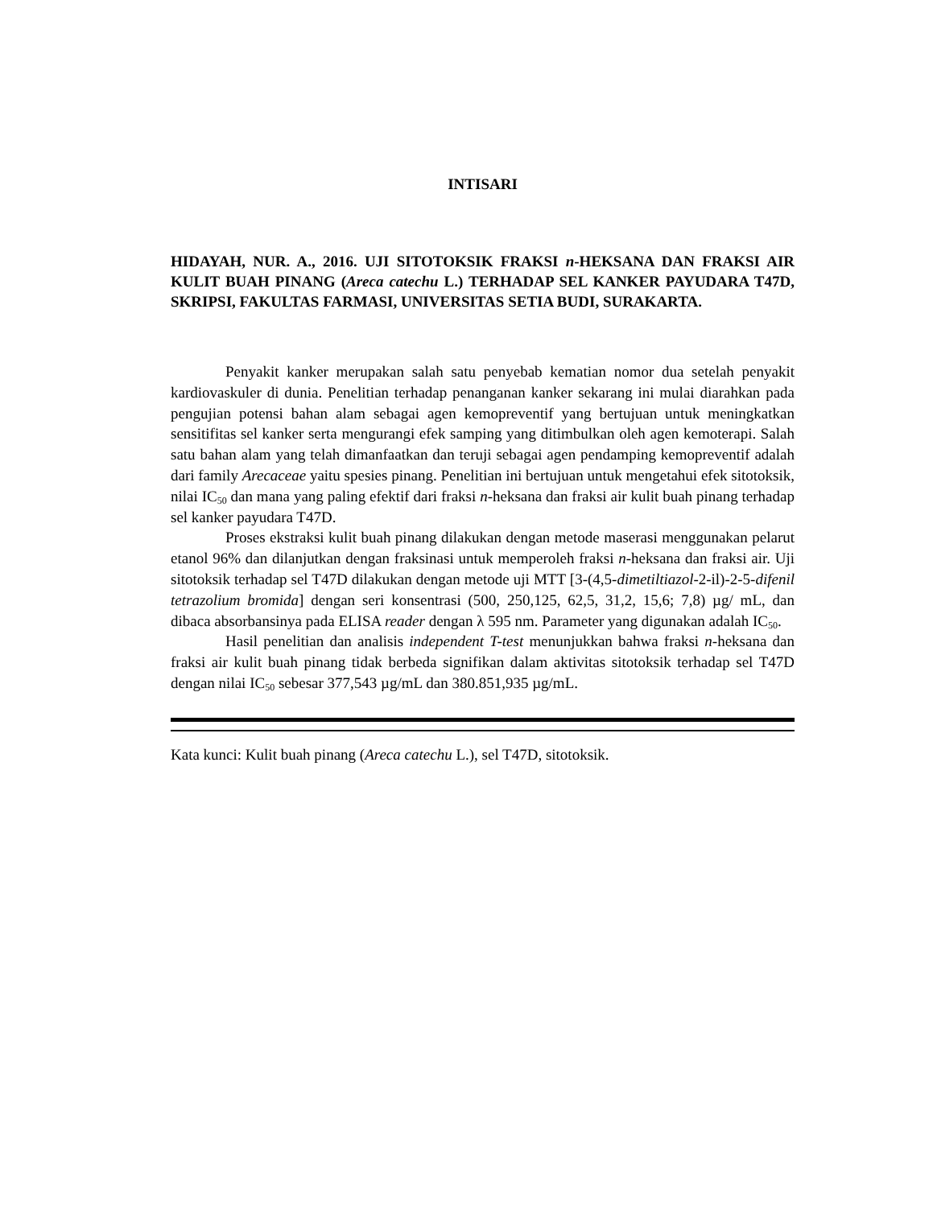INTISARI
HIDAYAH, NUR. A., 2016. UJI SITOTOKSIK FRAKSI n-HEKSANA DAN FRAKSI AIR KULIT BUAH PINANG (Areca catechu L.) TERHADAP SEL KANKER PAYUDARA T47D, SKRIPSI, FAKULTAS FARMASI, UNIVERSITAS SETIA BUDI, SURAKARTA.
Penyakit kanker merupakan salah satu penyebab kematian nomor dua setelah penyakit kardiovaskuler di dunia. Penelitian terhadap penanganan kanker sekarang ini mulai diarahkan pada pengujian potensi bahan alam sebagai agen kemopreventif yang bertujuan untuk meningkatkan sensitifitas sel kanker serta mengurangi efek samping yang ditimbulkan oleh agen kemoterapi. Salah satu bahan alam yang telah dimanfaatkan dan teruji sebagai agen pendamping kemopreventif adalah dari family Arecaceae yaitu spesies pinang. Penelitian ini bertujuan untuk mengetahui efek sitotoksik, nilai IC<sub>50</sub> dan mana yang paling efektif dari fraksi n-heksana dan fraksi air kulit buah pinang terhadap sel kanker payudara T47D.
Proses ekstraksi kulit buah pinang dilakukan dengan metode maserasi menggunakan pelarut etanol 96% dan dilanjutkan dengan fraksinasi untuk memperoleh fraksi n-heksana dan fraksi air. Uji sitotoksik terhadap sel T47D dilakukan dengan metode uji MTT [3-(4,5-dimetiltiazol-2-il)-2-5-difenil tetrazolium bromida] dengan seri konsentrasi (500, 250,125, 62,5, 31,2, 15,6; 7,8) µg/ mL, dan dibaca absorbansinya pada ELISA reader dengan λ 595 nm. Parameter yang digunakan adalah IC<sub>50</sub>.
Hasil penelitian dan analisis independent T-test menunjukkan bahwa fraksi n-heksana dan fraksi air kulit buah pinang tidak berbeda signifikan dalam aktivitas sitotoksik terhadap sel T47D dengan nilai IC<sub>50</sub> sebesar 377,543 µg/mL dan 380.851,935 µg/mL.
Kata kunci: Kulit buah pinang (Areca catechu L.), sel T47D, sitotoksik.